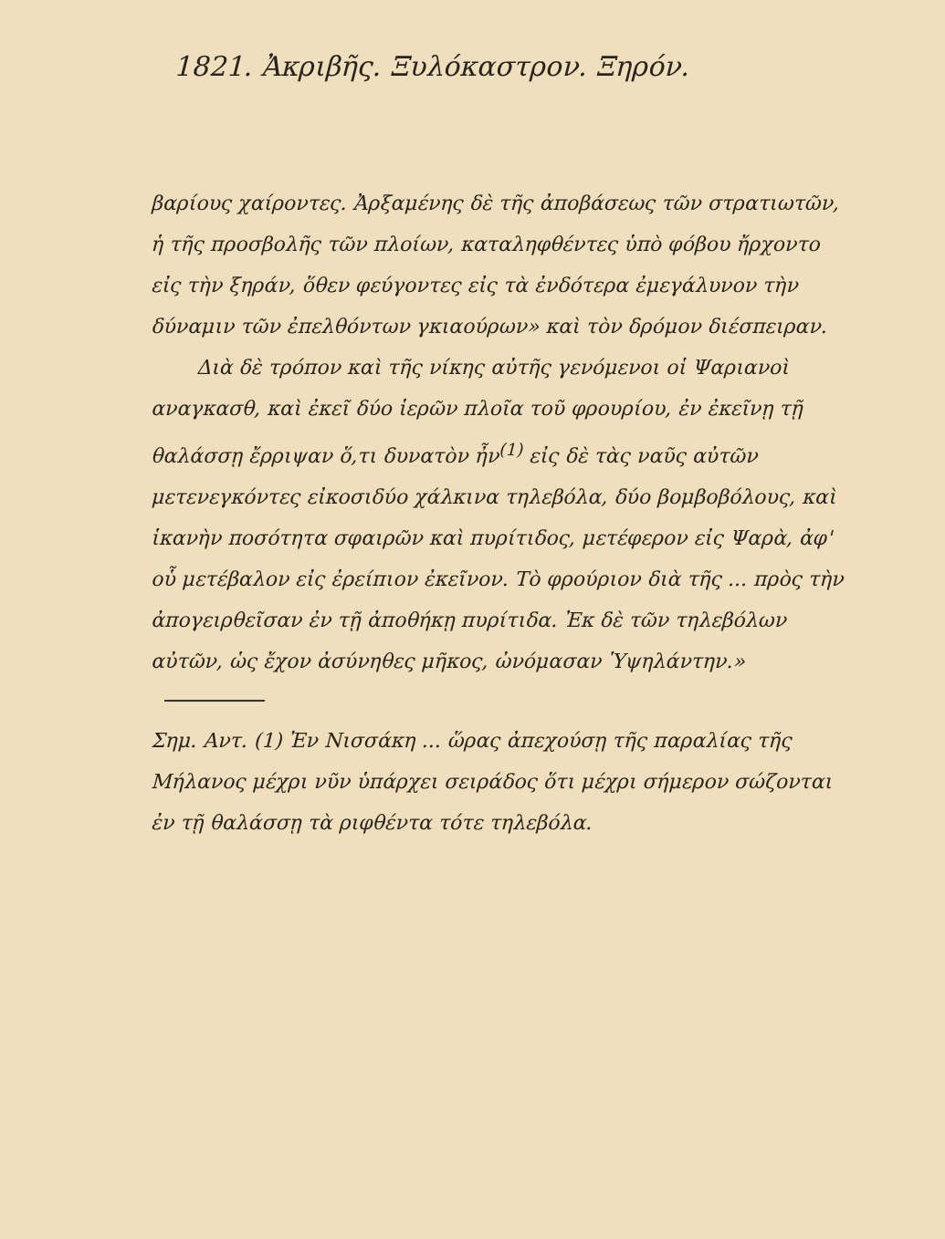1821. Ἀκριβῆς. Ξυλόκαστρον. Ξηρόν.
βαρίους χαίροντες. Ἀρξαμένης δὲ τῆς ἀποβάσεως τῶν στρατιωτῶν, ἡ τῆς προσβολῆς τῶν πλοίων, καταληφθέντες ὑπὸ φόβου ἤρχοντο εἰς τὴν ξηράν, ὅθεν φεύγοντες εἰς τὰ ἐνδότερα ἐμεγάλυνον τὴν δύναμιν τῶν ἐπελθόντων γκιαούρων» καὶ τὸν δρόμον διέσπειραν.
Διὰ δὲ τρόπον καὶ τῆς νίκης αὐτῆς γενόμενοι οἱ Ψαριανοὶ αναγκασθ, καὶ ἐκεῖ δύο ἱερῶν πλοῖα τοῦ φρουρίου, ἐν ἐκεῖνῃ τῇ θαλάσσῃ ἔρριψαν ὅ,τι δυνατὸν ἦν<sup>(1)</sup> εἰς δὲ τὰς ναῦς αὐτῶν μετενεγκόντες εἰκοσιδύο χάλκινα τηλεβόλα, δύο βομβοβόλους, καὶ ἱκανὴν ποσότητα σφαιρῶν καὶ πυρίτιδος, μετέφερον εἰς Ψαρὰ, ἀφ' οὗ μετέβαλον εἰς ἐρείπιον ἐκεῖνον. Τὸ φρούριον διὰ τῆς ... πρὸς τὴν ἀπογειρθεῖσαν ἐν τῇ ἀποθήκῃ πυρίτιδα. Ἐκ δὲ τῶν τηλεβόλων αὐτῶν, ὡς ἔχον ἀσύνηθες μῆκος, ὠνόμασαν Ὑψηλάντην.»
Σημ. Αντ. (1) Ἐν Νισσάκη ... ὥρας ἀπεχούσῃ τῆς παραλίας τῆς Μήλανος μέχρι νῦν ὑπάρχει σειράδος ὅτι μέχρι σήμερον σώζονται ἐν τῇ θαλάσσῃ τὰ ριφθέντα τότε τηλεβόλα.